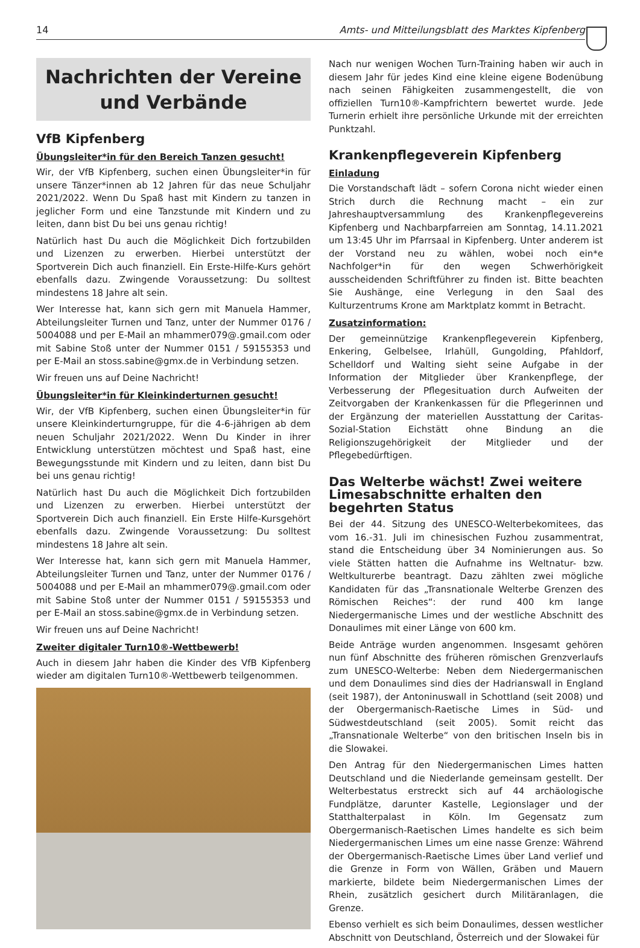14 Amts- und Mitteilungsblatt des Marktes Kipfenberg
Nachrichten der Vereine
und Verbände
VfB Kipfenberg
Übungsleiter*in für den Bereich Tanzen gesucht!
Wir, der VfB Kipfenberg, suchen einen Übungsleiter*in für unsere Tänzer*innen ab 12 Jahren für das neue Schuljahr 2021/2022. Wenn Du Spaß hast mit Kindern zu tanzen in jeglicher Form und eine Tanzstunde mit Kindern und zu leiten, dann bist Du bei uns genau richtig!
Natürlich hast Du auch die Möglichkeit Dich fortzubilden und Lizenzen zu erwerben. Hierbei unterstützt der Sportverein Dich auch finanziell. Ein Erste-Hilfe-Kurs gehört ebenfalls dazu. Zwingende Voraussetzung: Du solltest mindestens 18 Jahre alt sein.
Wer Interesse hat, kann sich gern mit Manuela Hammer, Abteilungsleiter Turnen und Tanz, unter der Nummer 0176 / 5004088 und per E-Mail an mhammer079@.gmail.com oder mit Sabine Stoß unter der Nummer 0151 / 59155353 und per E-Mail an stoss.sabine@gmx.de in Verbindung setzen.
Wir freuen uns auf Deine Nachricht!
Übungsleiter*in für Kleinkinderturnen gesucht!
Wir, der VfB Kipfenberg, suchen einen Übungsleiter*in für unsere Kleinkinderturngruppe, für die 4-6-jährigen ab dem neuen Schuljahr 2021/2022. Wenn Du Kinder in ihrer Entwicklung unterstützen möchtest und Spaß hast, eine Bewegungsstunde mit Kindern und zu leiten, dann bist Du bei uns genau richtig!
Natürlich hast Du auch die Möglichkeit Dich fortzubilden und Lizenzen zu erwerben. Hierbei unterstützt der Sportverein Dich auch finanziell. Ein Erste Hilfe-Kursgehört ebenfalls dazu. Zwingende Voraussetzung: Du solltest mindestens 18 Jahre alt sein.
Wer Interesse hat, kann sich gern mit Manuela Hammer, Abteilungsleiter Turnen und Tanz, unter der Nummer 0176 / 5004088 und per E-Mail an mhammer079@.gmail.com oder mit Sabine Stoß unter der Nummer 0151 / 59155353 und per E-Mail an stoss.sabine@gmx.de in Verbindung setzen.
Wir freuen uns auf Deine Nachricht!
Zweiter digitaler Turn10®-Wettbewerb!
Auch in diesem Jahr haben die Kinder des VfB Kipfenberg wieder am digitalen Turn10®-Wettbewerb teilgenommen.
Nach nur wenigen Wochen Turn-Training haben wir auch in diesem Jahr für jedes Kind eine kleine eigene Bodenübung nach seinen Fähigkeiten zusammengestellt, die von offiziellen Turn10®-Kampfrichtern bewertet wurde. Jede Turnerin erhielt ihre persönliche Urkunde mit der erreichten Punktzahl.
Krankenpflegeverein Kipfenberg
Einladung
Die Vorstandschaft lädt – sofern Corona nicht wieder einen Strich durch die Rechnung macht – ein zur Jahreshauptversammlung des Krankenpflegevereins Kipfenberg und Nachbarpfarreien am Sonntag, 14.11.2021 um 13:45 Uhr im Pfarrsaal in Kipfenberg. Unter anderem ist der Vorstand neu zu wählen, wobei noch ein*e Nachfolger*in für den wegen Schwerhörigkeit ausscheidenden Schriftführer zu finden ist. Bitte beachten Sie Aushänge, eine Verlegung in den Saal des Kulturzentrums Krone am Marktplatz kommt in Betracht.
Zusatzinformation:
Der gemeinnützige Krankenpflegeverein Kipfenberg, Enkering, Gelbelsee, Irlahüll, Gungolding, Pfahldorf, Schelldorf und Walting sieht seine Aufgabe in der Information der Mitglieder über Krankenpflege, der Verbesserung der Pflegesituation durch Aufweiten der Zeitvorgaben der Krankenkassen für die Pflegerinnen und der Ergänzung der materiellen Ausstattung der Caritas-Sozial-Station Eichstätt ohne Bindung an die Religionszugehörigkeit der Mitglieder und der Pflegebedürftigen.
Das Welterbe wächst! Zwei weitere Limesabschnitte erhalten den begehrten Status
Bei der 44. Sitzung des UNESCO-Welterbekomitees, das vom 16.-31. Juli im chinesischen Fuzhou zusammentrat, stand die Entscheidung über 34 Nominierungen aus. So viele Stätten hatten die Aufnahme ins Weltnatur- bzw. Weltkulturerbe beantragt. Dazu zählten zwei mögliche Kandidaten für das „Transnationale Welterbe Grenzen des Römischen Reiches“: der rund 400 km lange Niedergermanische Limes und der westliche Abschnitt des Donaulimes mit einer Länge von 600 km.
Beide Anträge wurden angenommen. Insgesamt gehören nun fünf Abschnitte des früheren römischen Grenzverlaufs zum UNESCO-Welterbe: Neben dem Niedergermanischen und dem Donaulimes sind dies der Hadrianswall in England (seit 1987), der Antoninuswall in Schottland (seit 2008) und der Obergermanisch-Raetische Limes in Süd- und Südwestdeutschland (seit 2005). Somit reicht das „Transnationale Welterbe“ von den britischen Inseln bis in die Slowakei.
Den Antrag für den Niedergermanischen Limes hatten Deutschland und die Niederlande gemeinsam gestellt. Der Welterbestatus erstreckt sich auf 44 archäologische Fundplätze, darunter Kastelle, Legionslager und der Statthalterpalast in Köln. Im Gegensatz zum Obergermanisch-Raetischen Limes handelte es sich beim Niedergermanischen Limes um eine nasse Grenze: Während der Obergermanisch-Raetische Limes über Land verlief und die Grenze in Form von Wällen, Gräben und Mauern markierte, bildete beim Niedergermanischen Limes der Rhein, zusätzlich gesichert durch Militäranlagen, die Grenze.
Ebenso verhielt es sich beim Donaulimes, dessen westlicher Abschnitt von Deutschland, Österreich und der Slowakei für